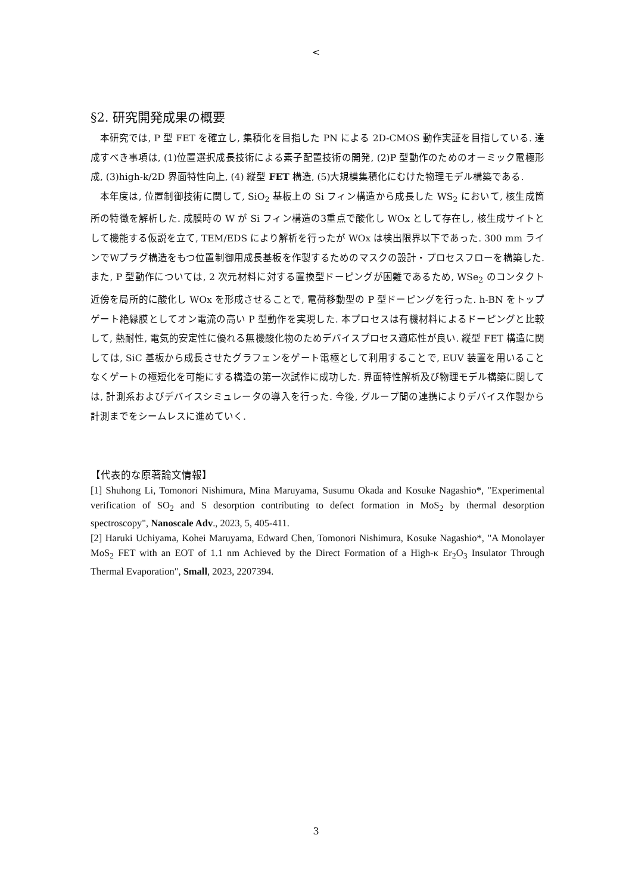<
§2. 研究開発成果の概要
本研究では, P 型 FET を確立し, 集積化を目指した PN による 2D-CMOS 動作実証を目指している. 達成すべき事項は, (1)位置選択成長技術による素子配置技術の開発, (2)P 型動作のためのオーミック電極形成, (3)high-k/2D 界面特性向上, (4) 縦型 FET 構造, (5)大規模集積化にむけた物理モデル構築である.
本年度は, 位置制御技術に関して, SiO<sub>2</sub> 基板上の Si フィン構造から成長した WS<sub>2</sub> において, 核生成箇所の特徴を解析した. 成膜時の W が Si フィン構造の3重点で酸化し WOx として存在し, 核生成サイトとして機能する仮説を立て, TEM/EDS により解析を行ったが WOx は検出限界以下であった. 300 mm ラインでWプラグ構造をもつ位置制御用成長基板を作製するためのマスクの設計・プロセスフローを構築した. また, P 型動作については, 2 次元材料に対する置換型ドーピングが困難であるため, WSe<sub>2</sub> のコンタクト近傍を局所的に酸化し WOx を形成させることで, 電荷移動型の P 型ドーピングを行った. h-BN をトップゲート絶縁膜としてオン電流の高い P 型動作を実現した. 本プロセスは有機材料によるドーピングと比較して, 熱耐性, 電気的安定性に優れる無機酸化物のためデバイスプロセス適応性が良い. 縦型 FET 構造に関しては, SiC 基板から成長させたグラフェンをゲート電極として利用することで, EUV 装置を用いることなくゲートの極短化を可能にする構造の第一次試作に成功した. 界面特性解析及び物理モデル構築に関しては, 計測系およびデバイスシミュレータの導入を行った. 今後, グループ間の連携によりデバイス作製から計測までをシームレスに進めていく.
【代表的な原著論文情報】
[1] Shuhong Li, Tomonori Nishimura, Mina Maruyama, Susumu Okada and Kosuke Nagashio*, "Experimental verification of SO<sub>2</sub> and S desorption contributing to defect formation in MoS<sub>2</sub> by thermal desorption spectroscopy", Nanoscale Adv., 2023, 5, 405-411.
[2] Haruki Uchiyama, Kohei Maruyama, Edward Chen, Tomonori Nishimura, Kosuke Nagashio*, "A Monolayer MoS<sub>2</sub> FET with an EOT of 1.1 nm Achieved by the Direct Formation of a High-κ Er<sub>2</sub>O<sub>3</sub> Insulator Through Thermal Evaporation", Small, 2023, 2207394.
3